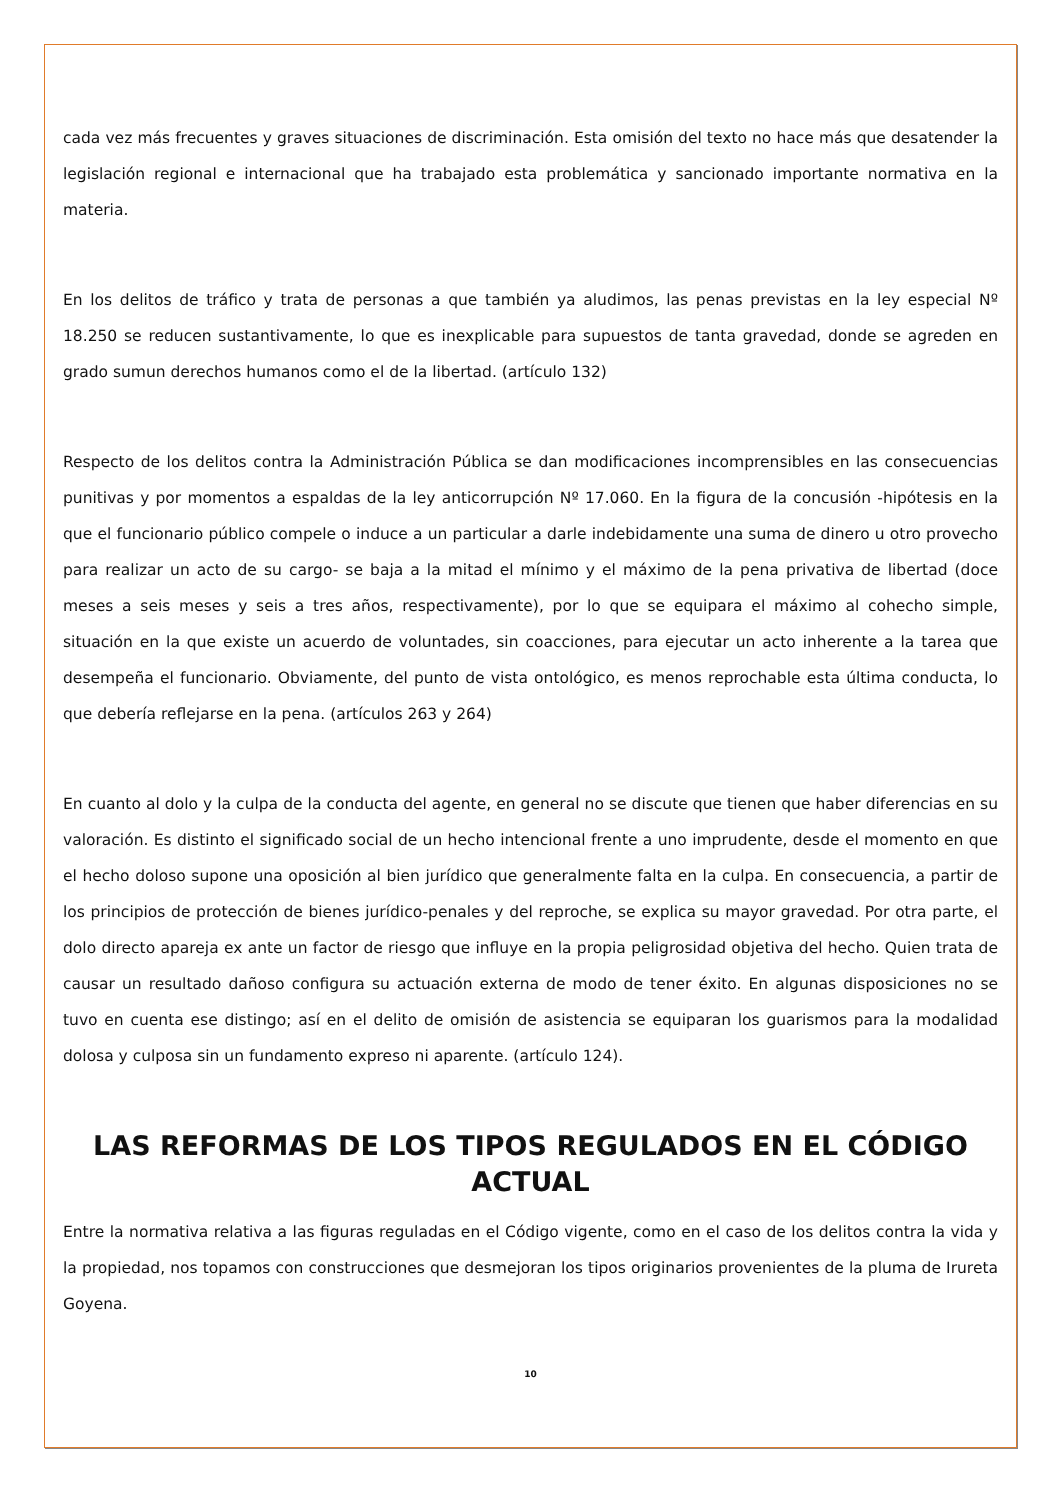cada vez más frecuentes y graves situaciones de discriminación. Esta omisión del texto no hace más que desatender la legislación regional e internacional que ha trabajado esta problemática y sancionado importante normativa en la materia.
En los delitos de tráfico y trata de personas a que también ya aludimos, las penas previstas en la ley especial Nº 18.250 se reducen sustantivamente, lo que es inexplicable para supuestos de tanta gravedad, donde se agreden en grado sumun derechos humanos como el de la libertad. (artículo 132)
Respecto de los delitos contra la Administración Pública se dan modificaciones incomprensibles en las consecuencias punitivas y por momentos a espaldas de la ley anticorrupción Nº 17.060. En la figura de la concusión -hipótesis en la que el funcionario público compele o induce a un particular a darle indebidamente una suma de dinero u otro provecho para realizar un acto de su cargo- se baja a la mitad el mínimo y el máximo de la pena privativa de libertad (doce meses a seis meses y seis a tres años, respectivamente), por lo que se equipara el máximo al cohecho simple, situación en la que existe un acuerdo de voluntades, sin coacciones, para ejecutar un acto inherente a la tarea que desempeña el funcionario. Obviamente, del punto de vista ontológico, es menos reprochable esta última conducta, lo que debería reflejarse en la pena. (artículos 263 y 264)
En cuanto al dolo y la culpa de la conducta del agente, en general no se discute que tienen que haber diferencias en su valoración. Es distinto el significado social de un hecho intencional frente a uno imprudente, desde el momento en que el hecho doloso supone una oposición al bien jurídico que generalmente falta en la culpa. En consecuencia, a partir de los principios de protección de bienes jurídico-penales y del reproche, se explica su mayor gravedad. Por otra parte, el dolo directo apareja ex ante un factor de riesgo que influye en la propia peligrosidad objetiva del hecho. Quien trata de causar un resultado dañoso configura su actuación externa de modo de tener éxito. En algunas disposiciones no se tuvo en cuenta ese distingo; así en el delito de omisión de asistencia se equiparan los guarismos para la modalidad dolosa y culposa sin un fundamento expreso ni aparente. (artículo 124).
LAS REFORMAS DE LOS TIPOS REGULADOS EN EL CÓDIGO ACTUAL
Entre la normativa relativa a las figuras reguladas en el Código vigente, como en el caso de los delitos contra la vida y la propiedad, nos topamos con construcciones que desmejoran los tipos originarios provenientes de la pluma de Irureta Goyena.
10